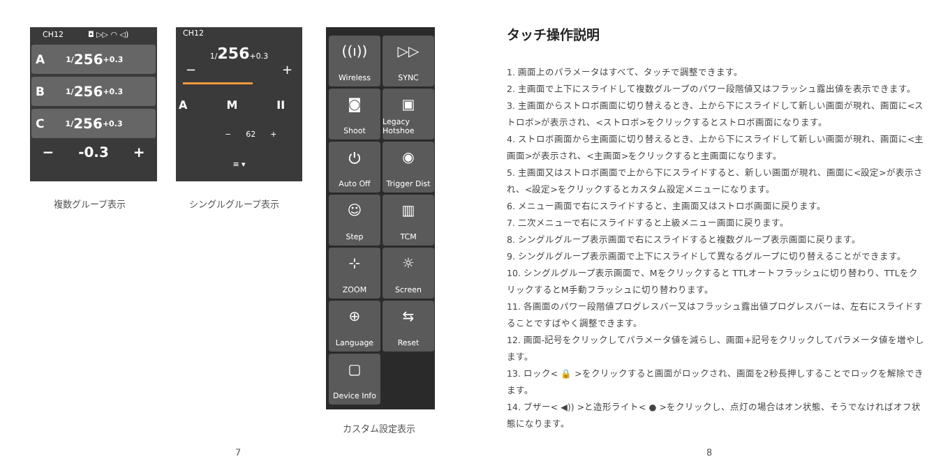CH12 ◘ ▷▷ ◠ ◁)
A 1/ 256 +0.3
B 1/ 256 +0.3
C 1/ 256 +0.3
− -0.3 +
CH12
1/256+0.3
− +
A M II
− 62 +
≡ ▾
複数グループ表示 シングルグループ表示
((ı))
Wireless
▷▷
SYNC
◙
Shoot
▣
Legacy Hotshoe
⏻
Auto Off
◉
Trigger Dist
☺
Step
▥
TCM
⊹
ZOOM
☼
Screen
⊕
Language
⇆
Reset
▢
Device Info
カスタム設定表示
7 8
タッチ操作説明
1. 画面上のパラメータはすべて、タッチで調整できます。
2. 主画面で上下にスライドして複数グループのパワー段階値又はフラッシュ露出値を表示できます。
3. 主画面からストロボ画面に切り替えるとき、上から下にスライドして新しい画面が現れ、画面に<ストロボ>が表示され、<ストロボ>をクリックするとストロボ画面になります。
4. ストロボ画面から主画面に切り替えるとき、上から下にスライドして新しい画面が現れ、画面に<主画面>が表示され、<主画面>をクリックすると主画面になります。
5. 主画面又はストロボ画面で上から下にスライドすると、新しい画面が現れ、画面に<設定>が表示され、<設定>をクリックするとカスタム設定メニューになります。
6. メニュー画面で右にスライドすると、主画面又はストロボ画面に戻ります。
7. 二次メニューで右にスライドすると上級メニュー画面に戻ります。
8. シングルグループ表示画面で右にスライドすると複数グループ表示画面に戻ります。
9. シングルグループ表示画面で上下にスライドして異なるグループに切り替えることができます。
10. シングルグループ表示画面で、Mをクリックすると TTLオートフラッシュに切り替わり、TTLをクリックするとM手動フラッシュに切り替わります。
11. 各画面のパワー段階値プログレスバー又はフラッシュ露出値プログレスバーは、左右にスライドすることですばやく調整できます。
12. 画面-記号をクリックしてパラメータ値を減らし、画面+記号をクリックしてパラメータ値を増やします。
13. ロック< 🔒 >をクリックすると画面がロックされ、画面を2秒長押しすることでロックを解除できます。
14. ブザー< ◀)) >と造形ライト< ● >をクリックし、点灯の場合はオン状態、そうでなければオフ状態になります。